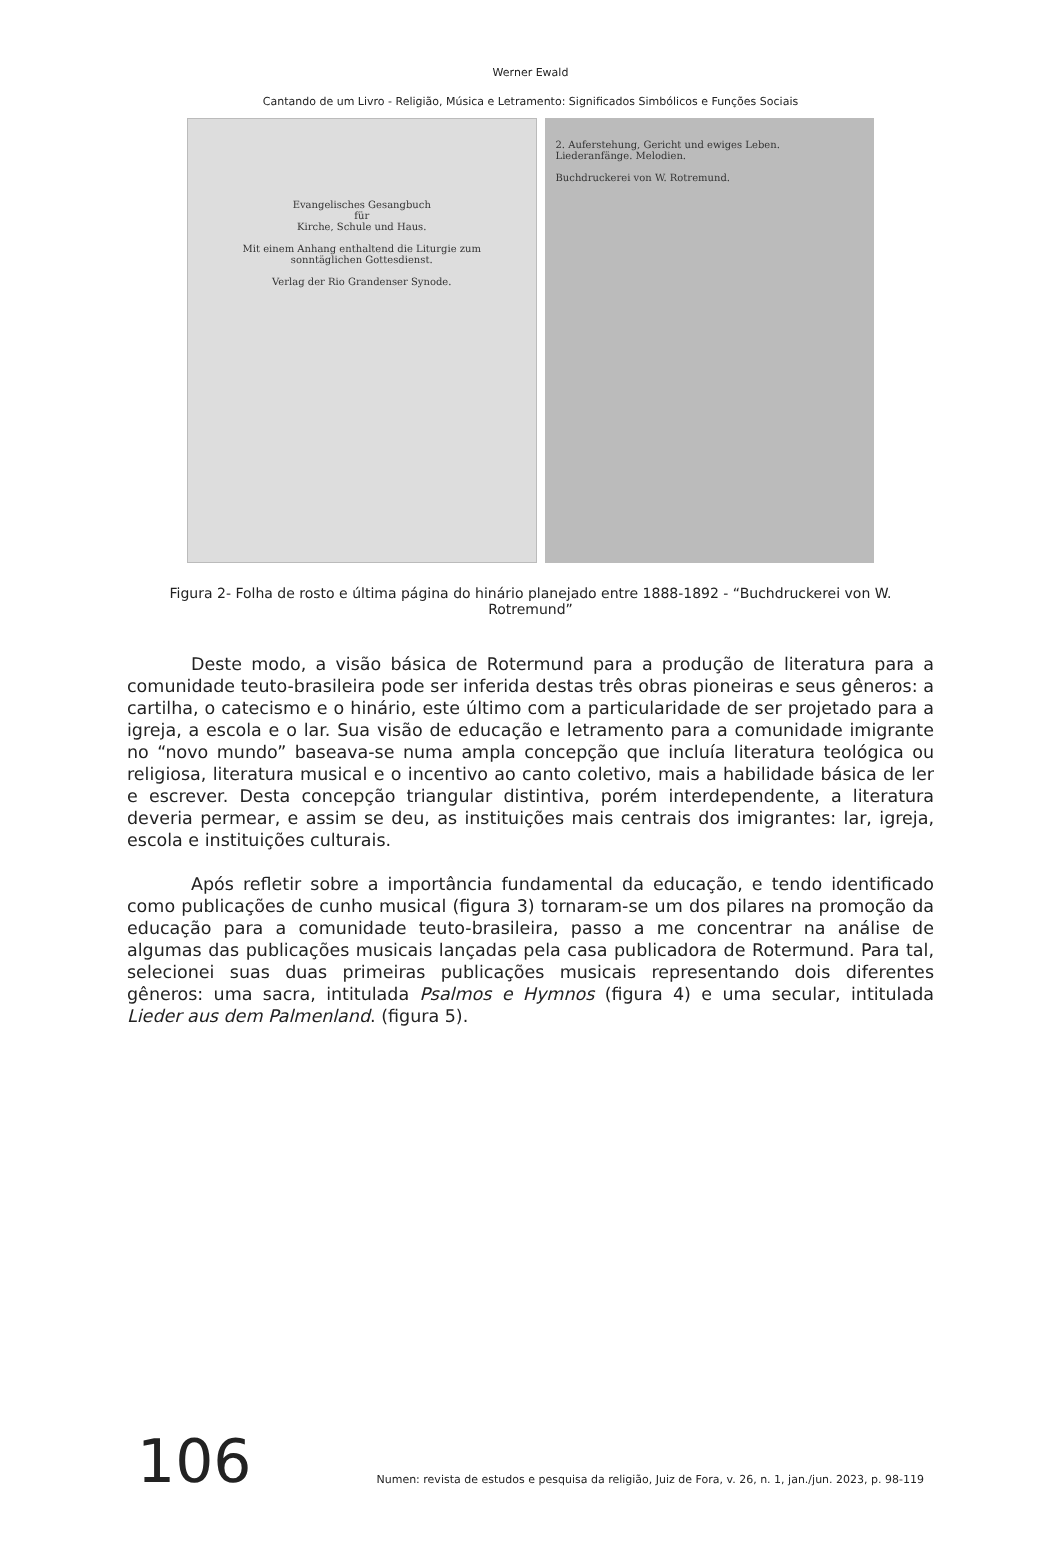Werner Ewald
Cantando de um Livro - Religião, Música e Letramento: Significados Simbólicos e Funções Sociais
Evangelisches Gesangbuch
für
Kirche, Schule und Haus.
Mit einem Anhang enthaltend die Liturgie zum sonntäglichen Gottesdienst.
Verlag der Rio Grandenser Synode.
2. Auferstehung, Gericht und ewiges Leben.
Liederanfänge. Melodien.
Buchdruckerei von W. Rotremund.
Figura 2- Folha de rosto e última página do hinário planejado entre 1888-1892 - “Buchdruckerei von W. Rotremund”
Deste modo, a visão básica de Rotermund para a produção de literatura para a comunidade teuto-brasileira pode ser inferida destas três obras pioneiras e seus gêneros: a cartilha, o catecismo e o hinário, este último com a particularidade de ser projetado para a igreja, a escola e o lar. Sua visão de educação e letramento para a comunidade imigrante no “novo mundo” baseava-se numa ampla concepção que incluía literatura teológica ou religiosa, literatura musical e o incentivo ao canto coletivo, mais a habilidade básica de ler e escrever. Desta concepção triangular distintiva, porém interdependente, a literatura deveria permear, e assim se deu, as instituições mais centrais dos imigrantes: lar, igreja, escola e instituições culturais.
Após refletir sobre a importância fundamental da educação, e tendo identificado como publicações de cunho musical (figura 3) tornaram-se um dos pilares na promoção da educação para a comunidade teuto-brasileira, passo a me concentrar na análise de algumas das publicações musicais lançadas pela casa publicadora de Rotermund. Para tal, selecionei suas duas primeiras publicações musicais representando dois diferentes gêneros: uma sacra, intitulada Psalmos e Hymnos (figura 4) e uma secular, intitulada Lieder aus dem Palmenland. (figura 5).
106 Numen: revista de estudos e pesquisa da religião, Juiz de Fora, v. 26, n. 1, jan./jun. 2023, p. 98-119